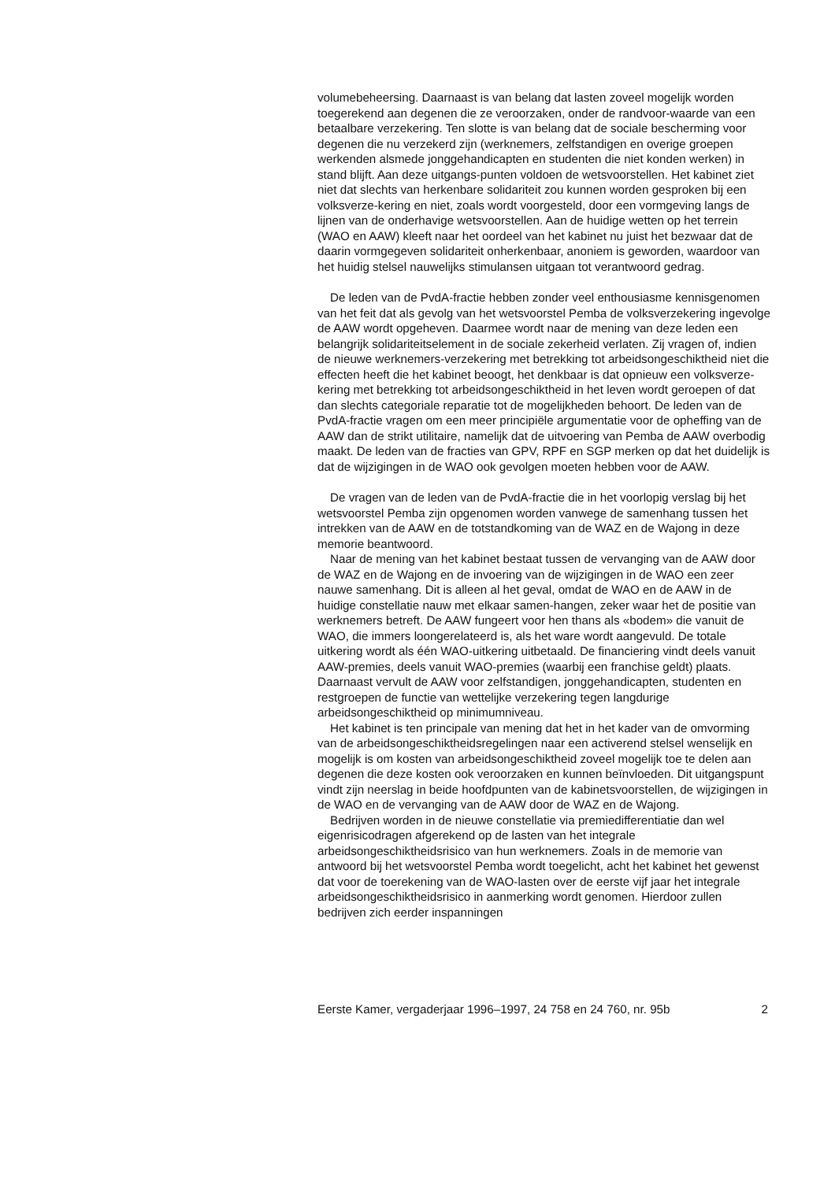volumebeheersing. Daarnaast is van belang dat lasten zoveel mogelijk worden toegerekend aan degenen die ze veroorzaken, onder de randvoor-waarde van een betaalbare verzekering. Ten slotte is van belang dat de sociale bescherming voor degenen die nu verzekerd zijn (werknemers, zelfstandigen en overige groepen werkenden alsmede jonggehandicapten en studenten die niet konden werken) in stand blijft. Aan deze uitgangs-punten voldoen de wetsvoorstellen. Het kabinet ziet niet dat slechts van herkenbare solidariteit zou kunnen worden gesproken bij een volksverze-kering en niet, zoals wordt voorgesteld, door een vormgeving langs de lijnen van de onderhavige wetsvoorstellen. Aan de huidige wetten op het terrein (WAO en AAW) kleeft naar het oordeel van het kabinet nu juist het bezwaar dat de daarin vormgegeven solidariteit onherkenbaar, anoniem is geworden, waardoor van het huidig stelsel nauwelijks stimulansen uitgaan tot verantwoord gedrag.
De leden van de PvdA-fractie hebben zonder veel enthousiasme kennisgenomen van het feit dat als gevolg van het wetsvoorstel Pemba de volksverzekering ingevolge de AAW wordt opgeheven. Daarmee wordt naar de mening van deze leden een belangrijk solidariteitselement in de sociale zekerheid verlaten. Zij vragen of, indien de nieuwe werknemers-verzekering met betrekking tot arbeidsongeschiktheid niet die effecten heeft die het kabinet beoogt, het denkbaar is dat opnieuw een volksverze-kering met betrekking tot arbeidsongeschiktheid in het leven wordt geroepen of dat dan slechts categoriale reparatie tot de mogelijkheden behoort. De leden van de PvdA-fractie vragen om een meer principiële argumentatie voor de opheffing van de AAW dan de strikt utilitaire, namelijk dat de uitvoering van Pemba de AAW overbodig maakt. De leden van de fracties van GPV, RPF en SGP merken op dat het duidelijk is dat de wijzigingen in de WAO ook gevolgen moeten hebben voor de AAW.
De vragen van de leden van de PvdA-fractie die in het voorlopig verslag bij het wetsvoorstel Pemba zijn opgenomen worden vanwege de samenhang tussen het intrekken van de AAW en de totstandkoming van de WAZ en de Wajong in deze memorie beantwoord.
Naar de mening van het kabinet bestaat tussen de vervanging van de AAW door de WAZ en de Wajong en de invoering van de wijzigingen in de WAO een zeer nauwe samenhang. Dit is alleen al het geval, omdat de WAO en de AAW in de huidige constellatie nauw met elkaar samen-hangen, zeker waar het de positie van werknemers betreft. De AAW fungeert voor hen thans als «bodem» die vanuit de WAO, die immers loongerelateerd is, als het ware wordt aangevuld. De totale uitkering wordt als één WAO-uitkering uitbetaald. De financiering vindt deels vanuit AAW-premies, deels vanuit WAO-premies (waarbij een franchise geldt) plaats. Daarnaast vervult de AAW voor zelfstandigen, jonggehandicapten, studenten en restgroepen de functie van wettelijke verzekering tegen langdurige arbeidsongeschiktheid op minimumniveau.
Het kabinet is ten principale van mening dat het in het kader van de omvorming van de arbeidsongeschiktheidsregelingen naar een activerend stelsel wenselijk en mogelijk is om kosten van arbeidsongeschiktheid zoveel mogelijk toe te delen aan degenen die deze kosten ook veroorzaken en kunnen beïnvloeden. Dit uitgangspunt vindt zijn neerslag in beide hoofdpunten van de kabinetsvoorstellen, de wijzigingen in de WAO en de vervanging van de AAW door de WAZ en de Wajong.
Bedrijven worden in de nieuwe constellatie via premiedifferentiatie dan wel eigenrisicodragen afgerekend op de lasten van het integrale arbeidsongeschiktheidsrisico van hun werknemers. Zoals in de memorie van antwoord bij het wetsvoorstel Pemba wordt toegelicht, acht het kabinet het gewenst dat voor de toerekening van de WAO-lasten over de eerste vijf jaar het integrale arbeidsongeschiktheidsrisico in aanmerking wordt genomen. Hierdoor zullen bedrijven zich eerder inspanningen
Eerste Kamer, vergaderjaar 1996–1997, 24 758 en 24 760, nr. 95b 2